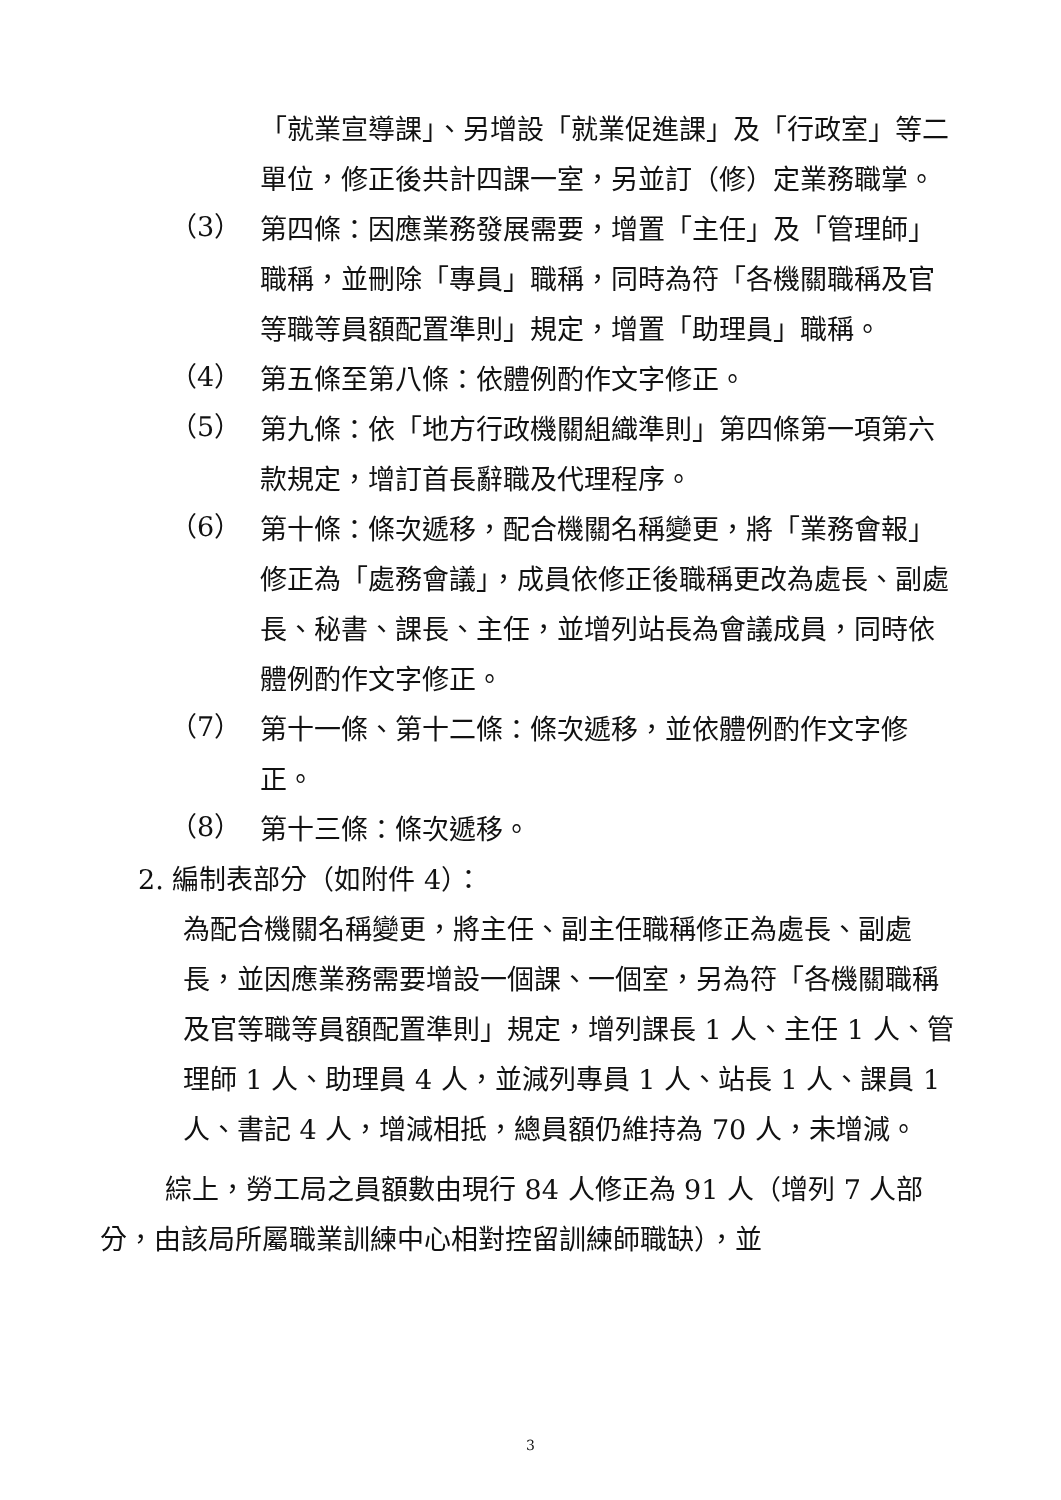「就業宣導課」、另增設「就業促進課」及「行政室」等二單位，修正後共計四課一室，另並訂（修）定業務職掌。
（3）
第四條：因應業務發展需要，增置「主任」及「管理師」職稱，並刪除「專員」職稱，同時為符「各機關職稱及官等職等員額配置準則」規定，增置「助理員」職稱。
（4）
第五條至第八條：依體例酌作文字修正。
（5）
第九條：依「地方行政機關組織準則」第四條第一項第六款規定，增訂首長辭職及代理程序。
（6）
第十條：條次遞移，配合機關名稱變更，將「業務會報」修正為「處務會議」，成員依修正後職稱更改為處長、副處長、秘書、課長、主任，並增列站長為會議成員，同時依體例酌作文字修正。
（7）
第十一條、第十二條：條次遞移，並依體例酌作文字修正。
（8）
第十三條：條次遞移。
2. 編制表部分（如附件 4）：
為配合機關名稱變更，將主任、副主任職稱修正為處長、副處長，並因應業務需要增設一個課、一個室，另為符「各機關職稱及官等職等員額配置準則」規定，增列課長 1 人、主任 1 人、管理師 1 人、助理員 4 人，並減列專員 1 人、站長 1 人、課員 1 人、書記 4 人，增減相抵，總員額仍維持為 70 人，未增減。
綜上，勞工局之員額數由現行 84 人修正為 91 人（增列 7 人部分，由該局所屬職業訓練中心相對控留訓練師職缺），並
3